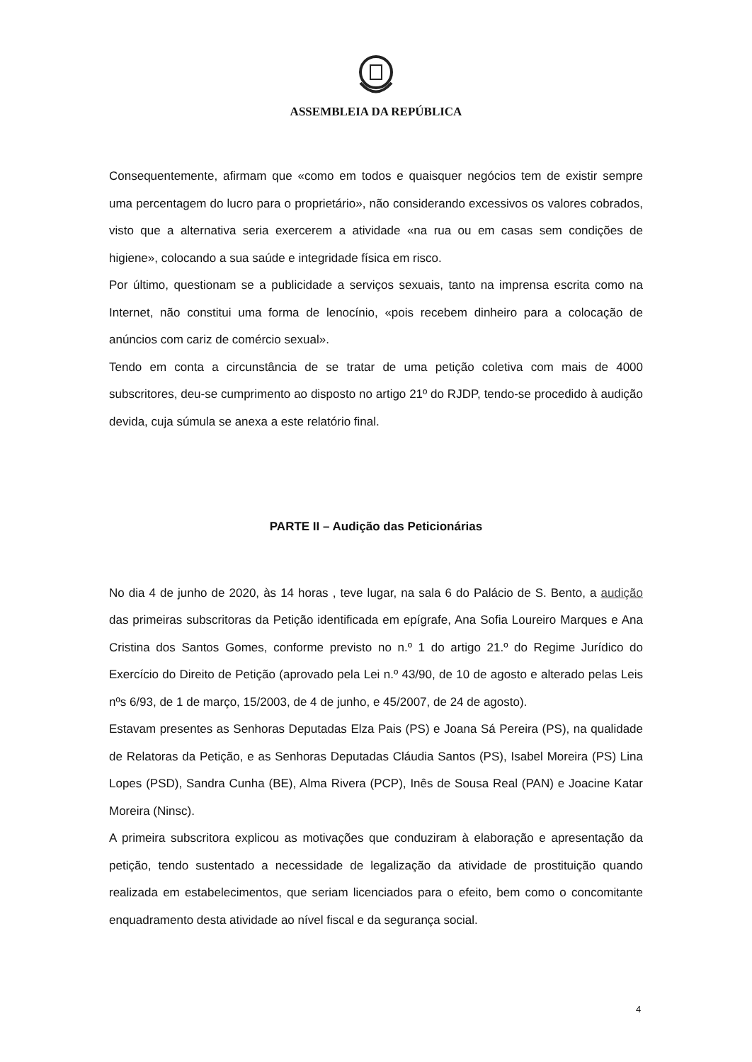ASSEMBLEIA DA REPÚBLICA
Consequentemente, afirmam que «como em todos e quaisquer negócios tem de existir sempre uma percentagem do lucro para o proprietário», não considerando excessivos os valores cobrados, visto que a alternativa seria exercerem a atividade «na rua ou em casas sem condições de higiene», colocando a sua saúde e integridade física em risco.
Por último, questionam se a publicidade a serviços sexuais, tanto na imprensa escrita como na Internet, não constitui uma forma de lenocínio, «pois recebem dinheiro para a colocação de anúncios com cariz de comércio sexual».
Tendo em conta a circunstância de se tratar de uma petição coletiva com mais de 4000 subscritores, deu-se cumprimento ao disposto no artigo 21º do RJDP, tendo-se procedido à audição devida, cuja súmula se anexa a este relatório final.
PARTE II – Audição das Peticionárias
No dia 4 de junho de 2020, às 14 horas , teve lugar, na sala 6 do Palácio de S. Bento, a audição das primeiras subscritoras da Petição identificada em epígrafe, Ana Sofia Loureiro Marques e Ana Cristina dos Santos Gomes, conforme previsto no n.º 1 do artigo 21.º do Regime Jurídico do Exercício do Direito de Petição (aprovado pela Lei n.º 43/90, de 10 de agosto e alterado pelas Leis nºs 6/93, de 1 de março, 15/2003, de 4 de junho, e 45/2007, de 24 de agosto).
Estavam presentes as Senhoras Deputadas Elza Pais (PS) e Joana Sá Pereira (PS), na qualidade de Relatoras da Petição, e as Senhoras Deputadas Cláudia Santos (PS), Isabel Moreira (PS) Lina Lopes (PSD), Sandra Cunha (BE), Alma Rivera (PCP), Inês de Sousa Real (PAN) e Joacine Katar Moreira (Ninsc).
A primeira subscritora explicou as motivações que conduziram à elaboração e apresentação da petição, tendo sustentado a necessidade de legalização da atividade de prostituição quando realizada em estabelecimentos, que seriam licenciados para o efeito, bem como o concomitante enquadramento desta atividade ao nível fiscal e da segurança social.
4